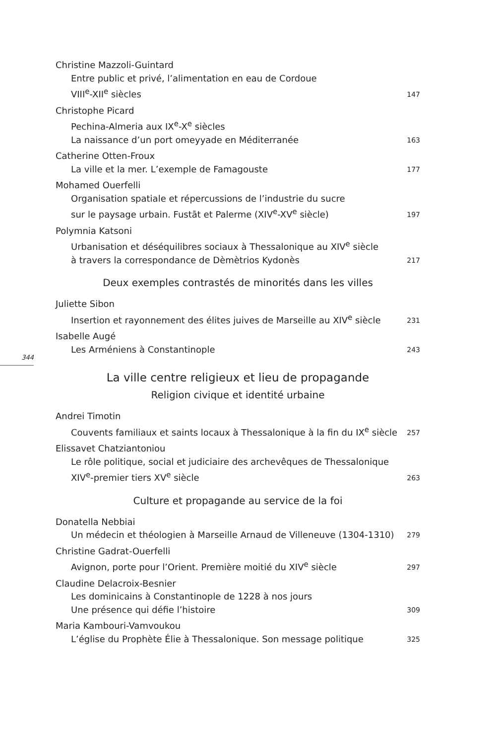Christine Mazzoli-Guintard
Entre public et privé, l’alimentation en eau de Cordoue
VIII<sup>e</sup>-XII<sup>e</sup> siècles 147
Christophe Picard
Pechina-Almeria aux IX<sup>e</sup>-X<sup>e</sup> siècles
La naissance d’un port omeyyade en Méditerranée 163
Catherine Otten-Froux
La ville et la mer. L’exemple de Famagouste 177
Mohamed Ouerfelli
Organisation spatiale et répercussions de l’industrie du sucre
sur le paysage urbain. Fustāt et Palerme (XIV<sup>e</sup>-XV<sup>e</sup> siècle) 197
Polymnia Katsoni
Urbanisation et déséquilibres sociaux à Thessalonique au XIV<sup>e</sup> siècle
à travers la correspondance de Dèmètrios Kydonès 217
Deux exemples contrastés de minorités dans les villes
Juliette Sibon
Insertion et rayonnement des élites juives de Marseille au XIV<sup>e</sup> siècle 231
Isabelle Augé
Les Arméniens à Constantinople 243
La ville centre religieux et lieu de propagande
Religion civique et identité urbaine
Andrei Timotin
Couvents familiaux et saints locaux à Thessalonique à la fin du IX<sup>e</sup> siècle 257
Elissavet Chatziantoniou
Le rôle politique, social et judiciaire des archevêques de Thessalonique
XIV<sup>e</sup>-premier tiers XV<sup>e</sup> siècle 263
Culture et propagande au service de la foi
Donatella Nebbiai
Un médecin et théologien à Marseille Arnaud de Villeneuve (1304-1310) 279
Christine Gadrat-Ouerfelli
Avignon, porte pour l’Orient. Première moitié du XIV<sup>e</sup> siècle 297
Claudine Delacroix-Besnier
Les dominicains à Constantinople de 1228 à nos jours
Une présence qui défie l’histoire 309
Maria Kambouri-Vamvoukou
L’église du Prophète Élie à Thessalonique. Son message politique 325
344